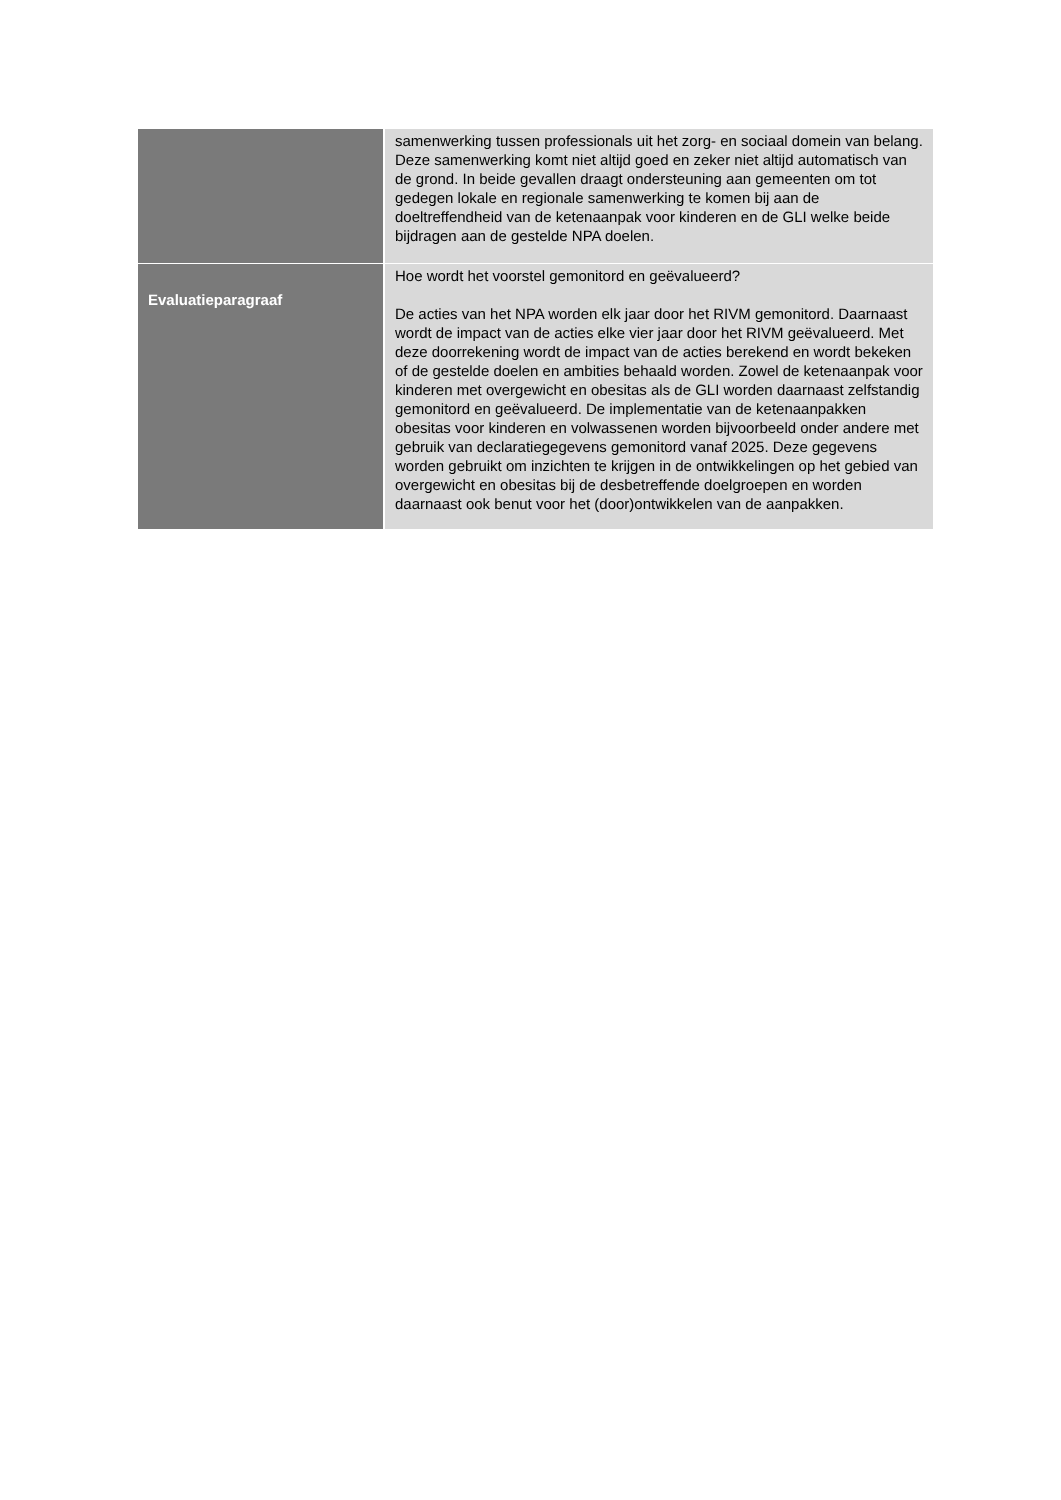| | samenwerking tussen professionals uit het zorg- en sociaal domein van belang. Deze samenwerking komt niet altijd goed en zeker niet altijd automatisch van de grond. In beide gevallen draagt ondersteuning aan gemeenten om tot gedegen lokale en regionale samenwerking te komen bij aan de doeltreffendheid van de ketenaanpak voor kinderen en de GLI welke beide bijdragen aan de gestelde NPA doelen. |
| Evaluatieparagraaf | Hoe wordt het voorstel gemonitord en geëvalueerd? De acties van het NPA worden elk jaar door het RIVM gemonitord. Daarnaast wordt de impact van de acties elke vier jaar door het RIVM geëvalueerd. Met deze doorrekening wordt de impact van de acties berekend en wordt bekeken of de gestelde doelen en ambities behaald worden. Zowel de ketenaanpak voor kinderen met overgewicht en obesitas als de GLI worden daarnaast zelfstandig gemonitord en geëvalueerd. De implementatie van de ketenaanpakken obesitas voor kinderen en volwassenen worden bijvoorbeeld onder andere met gebruik van declaratiegegevens gemonitord vanaf 2025. Deze gegevens worden gebruikt om inzichten te krijgen in de ontwikkelingen op het gebied van overgewicht en obesitas bij de desbetreffende doelgroepen en worden daarnaast ook benut voor het (door)ontwikkelen van de aanpakken. |